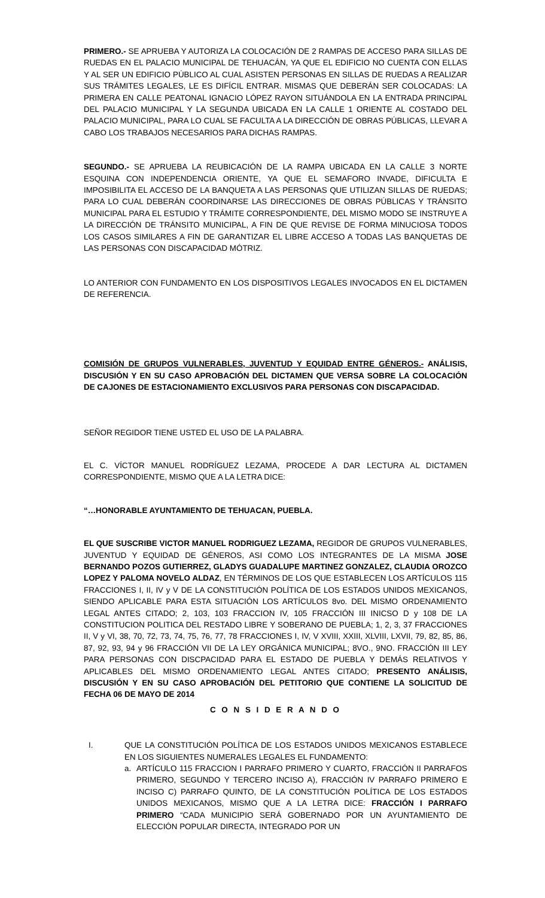PRIMERO.- SE APRUEBA Y AUTORIZA LA COLOCACIÓN DE 2 RAMPAS DE ACCESO PARA SILLAS DE RUEDAS EN EL PALACIO MUNICIPAL DE TEHUACÁN, YA QUE EL EDIFICIO NO CUENTA CON ELLAS Y AL SER UN EDIFICIO PÚBLICO AL CUAL ASISTEN PERSONAS EN SILLAS DE RUEDAS A REALIZAR SUS TRÁMITES LEGALES, LE ES DIFÍCIL ENTRAR. MISMAS QUE DEBERÁN SER COLOCADAS: LA PRIMERA EN CALLE PEATONAL IGNACIO LÓPEZ RAYON SITUÁNDOLA EN LA ENTRADA PRINCIPAL DEL PALACIO MUNICIPAL Y LA SEGUNDA UBICADA EN LA CALLE 1 ORIENTE AL COSTADO DEL PALACIO MUNICIPAL, PARA LO CUAL SE FACULTA A LA DIRECCIÓN DE OBRAS PÚBLICAS, LLEVAR A CABO LOS TRABAJOS NECESARIOS PARA DICHAS RAMPAS.
SEGUNDO.- SE APRUEBA LA REUBICACIÓN DE LA RAMPA UBICADA EN LA CALLE 3 NORTE ESQUINA CON INDEPENDENCIA ORIENTE, YA QUE EL SEMAFORO INVADE, DIFICULTA E IMPOSIBILITA EL ACCESO DE LA BANQUETA A LAS PERSONAS QUE UTILIZAN SILLAS DE RUEDAS; PARA LO CUAL DEBERÁN COORDINARSE LAS DIRECCIONES DE OBRAS PÚBLICAS Y TRÁNSITO MUNICIPAL PARA EL ESTUDIO Y TRÁMITE CORRESPONDIENTE, DEL MISMO MODO SE INSTRUYE A LA DIRECCIÓN DE TRÁNSITO MUNICIPAL, A FIN DE QUE REVISE DE FORMA MINUCIOSA TODOS LOS CASOS SIMILARES A FIN DE GARANTIZAR EL LIBRE ACCESO A TODAS LAS BANQUETAS DE LAS PERSONAS CON DISCAPACIDAD MÓTRIZ.
LO ANTERIOR CON FUNDAMENTO EN LOS DISPOSITIVOS LEGALES INVOCADOS EN EL DICTAMEN DE REFERENCIA.
COMISIÓN DE GRUPOS VULNERABLES, JUVENTUD Y EQUIDAD ENTRE GÉNEROS.- ANÁLISIS, DISCUSIÓN Y EN SU CASO APROBACIÓN DEL DICTAMEN QUE VERSA SOBRE LA COLOCACIÓN DE CAJONES DE ESTACIONAMIENTO EXCLUSIVOS PARA PERSONAS CON DISCAPACIDAD.
SEÑOR REGIDOR TIENE USTED EL USO DE LA PALABRA.
EL C. VÍCTOR MANUEL RODRÍGUEZ LEZAMA, PROCEDE A DAR LECTURA AL DICTAMEN CORRESPONDIENTE, MISMO QUE A LA LETRA DICE:
“…HONORABLE AYUNTAMIENTO DE TEHUACAN, PUEBLA.
EL QUE SUSCRIBE VICTOR MANUEL RODRIGUEZ LEZAMA, REGIDOR DE GRUPOS VULNERABLES, JUVENTUD Y EQUIDAD DE GÉNEROS, ASI COMO LOS INTEGRANTES DE LA MISMA JOSE BERNANDO POZOS GUTIERREZ, GLADYS GUADALUPE MARTINEZ GONZALEZ, CLAUDIA OROZCO LOPEZ Y PALOMA NOVELO ALDAZ, EN TÉRMINOS DE LOS QUE ESTABLECEN LOS ARTÍCULOS 115 FRACCIONES I, II, IV y V DE LA CONSTITUCIÓN POLÍTICA DE LOS ESTADOS UNIDOS MEXICANOS, SIENDO APLICABLE PARA ESTA SITUACIÓN LOS ARTÍCULOS 8vo. DEL MISMO ORDENAMIENTO LEGAL ANTES CITADO; 2, 103, 103 FRACCION IV, 105 FRACCIÓN III INICSO D y 108 DE LA CONSTITUCION POLITICA DEL RESTADO LIBRE Y SOBERANO DE PUEBLA; 1, 2, 3, 37 FRACCIONES II, V y VI, 38, 70, 72, 73, 74, 75, 76, 77, 78 FRACCIONES I, IV, V XVIII, XXIII, XLVIII, LXVII, 79, 82, 85, 86, 87, 92, 93, 94 y 96 FRACCIÓN VII DE LA LEY ORGÁNICA MUNICIPAL; 8VO., 9NO. FRACCIÓN III LEY PARA PERSONAS CON DISCPACIDAD PARA EL ESTADO DE PUEBLA Y DEMÁS RELATIVOS Y APLICABLES DEL MISMO ORDENAMIENTO LEGAL ANTES CITADO; PRESENTO ANÁLISIS, DISCUSIÓN Y EN SU CASO APROBACIÓN DEL PETITORIO QUE CONTIENE LA SOLICITUD DE FECHA 06 DE MAYO DE 2014
C O N S I D E R A N D O
I. QUE LA CONSTITUCIÓN POLÍTICA DE LOS ESTADOS UNIDOS MEXICANOS ESTABLECE EN LOS SIGUIENTES NUMERALES LEGALES EL FUNDAMENTO:
a. ARTÍCULO 115 FRACCION I PARRAFO PRIMERO Y CUARTO, FRACCIÓN II PARRAFOS PRIMERO, SEGUNDO Y TERCERO INCISO A), FRACCIÓN IV PARRAFO PRIMERO E INCISO C) PARRAFO QUINTO, DE LA CONSTITUCIÓN POLÍTICA DE LOS ESTADOS UNIDOS MEXICANOS, MISMO QUE A LA LETRA DICE: FRACCIÓN I PARRAFO PRIMERO “CADA MUNICIPIO SERÁ GOBERNADO POR UN AYUNTAMIENTO DE ELECCIÓN POPULAR DIRECTA, INTEGRADO POR UN